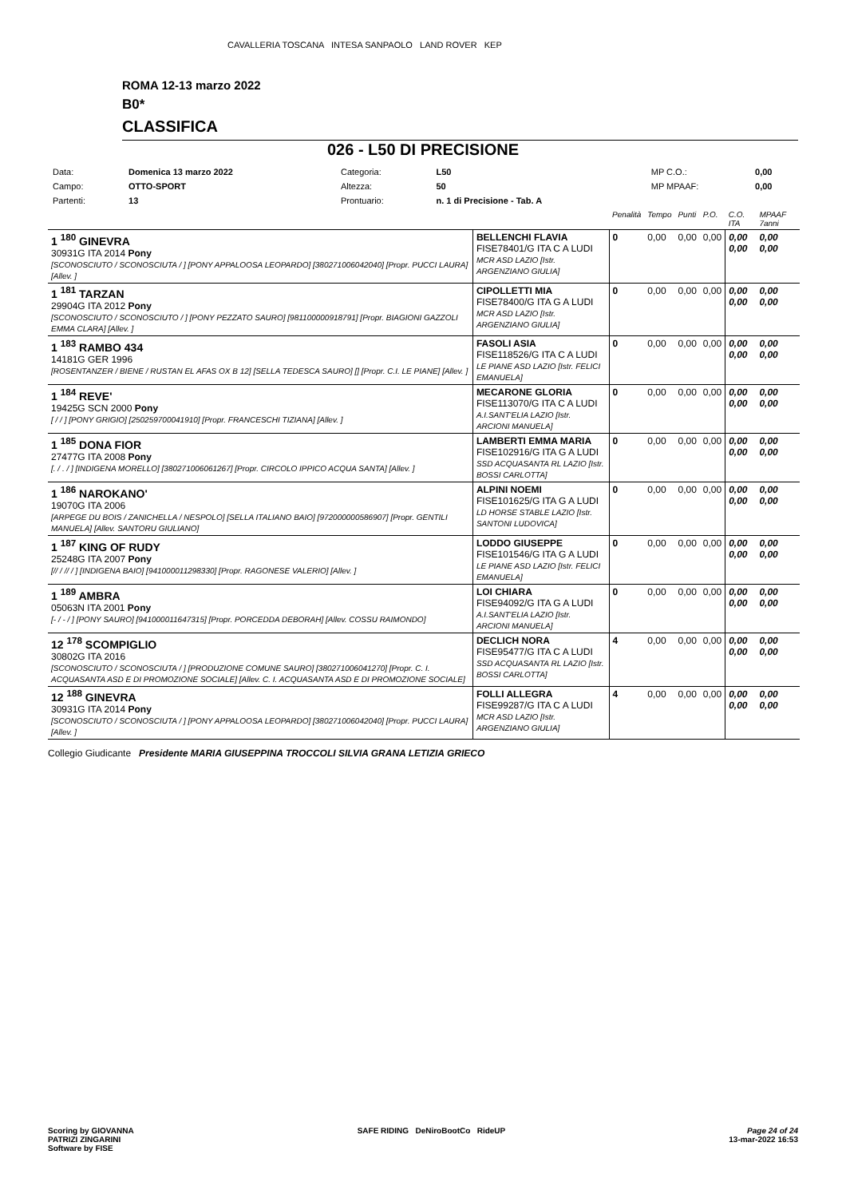CAVALLERIA TOSCANA INTESA SANPAOLO LAND ROVER KEP
ROMA 12-13 marzo 2022
B0*
CLASSIFICA
026 - L50 DI PRECISIONE
| Data: | Domenica 13 marzo 2022 | Categoria: | L50 | MP C.O.: | 0,00 |
| Campo: | OTTO-SPORT | Altezza: | 50 | MP MPAAF: | 0,00 |
| Partenti: | 13 | Prontuario: | n. 1 di Precisione - Tab. A | | |
| | | Penalità | Tempo | Punti | P.O. | C.O. ITA | MPAAF 7anni |
| 1 <sup>180</sup> GINEVRA 30931G ITA 2014 Pony [SCONOSCIUTO / SCONOSCIUTA / ] [PONY APPALOOSA LEOPARDO] [380271006042040] [Propr. PUCCI LAURA] [Allev. ] | BELLENCHI FLAVIA FISE78401/G ITA C A LUDI MCR ASD LAZIO [Istr. ARGENZIANO GIULIA] | 0 | 0,00 | 0,00 | 0,00 | 0,00 0,00 | 0,00 0,00 |
| 1 <sup>181</sup> TARZAN 29904G ITA 2012 Pony [SCONOSCIUTO / SCONOSCIUTO / ] [PONY PEZZATO SAURO] [981100000918791] [Propr. BIAGIONI GAZZOLI EMMA CLARA] [Allev. ] | CIPOLLETTI MIA FISE78400/G ITA G A LUDI MCR ASD LAZIO [Istr. ARGENZIANO GIULIA] | 0 | 0,00 | 0,00 | 0,00 | 0,00 0,00 | 0,00 0,00 |
| 1 <sup>183</sup> RAMBO 434 14181G GER 1996 [ROSENTANZER / BIENE / RUSTAN EL AFAS OX B 12] [SELLA TEDESCA SAURO] [] [Propr. C.I. LE PIANE] [Allev. ] | FASOLI ASIA FISE118526/G ITA C A LUDI LE PIANE ASD LAZIO [Istr. FELICI EMANUELA] | 0 | 0,00 | 0,00 | 0,00 | 0,00 0,00 | 0,00 0,00 |
| 1 <sup>184</sup> REVE' 19425G SCN 2000 Pony [ / / ] [PONY GRIGIO] [250259700041910] [Propr. FRANCESCHI TIZIANA] [Allev. ] | MECARONE GLORIA FISE113070/G ITA C A LUDI A.I.SANT'ELIA LAZIO [Istr. ARCIONI MANUELA] | 0 | 0,00 | 0,00 | 0,00 | 0,00 0,00 | 0,00 0,00 |
| 1 <sup>185</sup> DONA FIOR 27477G ITA 2008 Pony [. / . / ] [INDIGENA MORELLO] [380271006061267] [Propr. CIRCOLO IPPICO ACQUA SANTA] [Allev. ] | LAMBERTI EMMA MARIA FISE102916/G ITA G A LUDI SSD ACQUASANTA RL LAZIO [Istr. BOSSI CARLOTTA] | 0 | 0,00 | 0,00 | 0,00 | 0,00 0,00 | 0,00 0,00 |
| 1 <sup>186</sup> NAROKANO' 19070G ITA 2006 [ARPEGE DU BOIS / ZANICHELLA / NESPOLO] [SELLA ITALIANO BAIO] [972000000586907] [Propr. GENTILI MANUELA] [Allev. SANTORU GIULIANO] | ALPINI NOEMI FISE101625/G ITA G A LUDI LD HORSE STABLE LAZIO [Istr. SANTONI LUDOVICA] | 0 | 0,00 | 0,00 | 0,00 | 0,00 0,00 | 0,00 0,00 |
| 1 <sup>187</sup> KING OF RUDY 25248G ITA 2007 Pony [// / // / ] [INDIGENA BAIO] [941000011298330] [Propr. RAGONESE VALERIO] [Allev. ] | LODDO GIUSEPPE FISE101546/G ITA G A LUDI LE PIANE ASD LAZIO [Istr. FELICI EMANUELA] | 0 | 0,00 | 0,00 | 0,00 | 0,00 0,00 | 0,00 0,00 |
| 1 <sup>189</sup> AMBRA 05063N ITA 2001 Pony [- / - / ] [PONY SAURO] [941000011647315] [Propr. PORCEDDA DEBORAH] [Allev. COSSU RAIMONDO] | LOI CHIARA FISE94092/G ITA G A LUDI A.I.SANT'ELIA LAZIO [Istr. ARCIONI MANUELA] | 0 | 0,00 | 0,00 | 0,00 | 0,00 0,00 | 0,00 0,00 |
| 12 <sup>178</sup> SCOMPIGLIO 30802G ITA 2016 [SCONOSCIUTO / SCONOSCIUTA / ] [PRODUZIONE COMUNE SAURO] [380271006041270] [Propr. C. I. ACQUASANTA ASD E DI PROMOZIONE SOCIALE] [Allev. C. I. ACQUASANTA ASD E DI PROMOZIONE SOCIALE] | DECLICH NORA FISE95477/G ITA C A LUDI SSD ACQUASANTA RL LAZIO [Istr. BOSSI CARLOTTA] | 4 | 0,00 | 0,00 | 0,00 | 0,00 0,00 | 0,00 0,00 |
| 12 <sup>188</sup> GINEVRA 30931G ITA 2014 Pony [SCONOSCIUTO / SCONOSCIUTA / ] [PONY APPALOOSA LEOPARDO] [380271006042040] [Propr. PUCCI LAURA] [Allev. ] | FOLLI ALLEGRA FISE99287/G ITA C A LUDI MCR ASD LAZIO [Istr. ARGENZIANO GIULIA] | 4 | 0,00 | 0,00 | 0,00 | 0,00 0,00 | 0,00 0,00 |
Collegio Giudicante Presidente MARIA GIUSEPPINA TROCCOLI SILVIA GRANA LETIZIA GRIECO
Scoring by GIOVANNA
PATRIZI ZINGARINI
Software by FISE
SAFE RIDING DeNiroBootCo RideUP
Page 24 of 24
13-mar-2022 16:53